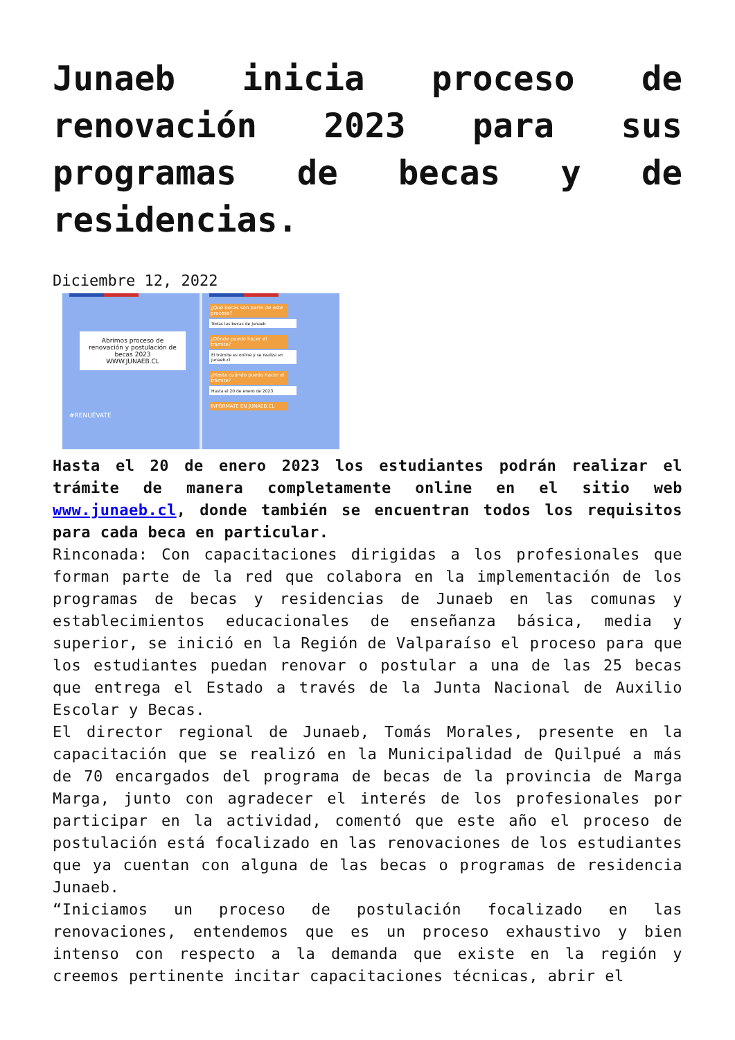Junaeb inicia proceso de renovación 2023 para sus programas de becas y de residencias.
Diciembre 12, 2022
Abrimos proceso de renovación y postulación de becas 2023
WWW.JUNAEB.CL
#RENUÉVATE
¿Qué becas son parte de este proceso?
Todas las becas de Junaeb
¿Dónde puedo hacer el trámite?
El trámite es online y se realiza en junaeb.cl
¿Hasta cuándo puedo hacer el trámite?
Hasta el 20 de enero de 2023
INFÓRMATE EN JUNAEB.CL
Hasta el 20 de enero 2023 los estudiantes podrán realizar el trámite de manera completamente online en el sitio web www.junaeb.cl, donde también se encuentran todos los requisitos para cada beca en particular.
Rinconada: Con capacitaciones dirigidas a los profesionales que forman parte de la red que colabora en la implementación de los programas de becas y residencias de Junaeb en las comunas y establecimientos educacionales de enseñanza básica, media y superior, se inició en la Región de Valparaíso el proceso para que los estudiantes puedan renovar o postular a una de las 25 becas que entrega el Estado a través de la Junta Nacional de Auxilio Escolar y Becas.
El director regional de Junaeb, Tomás Morales, presente en la capacitación que se realizó en la Municipalidad de Quilpué a más de 70 encargados del programa de becas de la provincia de Marga Marga, junto con agradecer el interés de los profesionales por participar en la actividad, comentó que este año el proceso de postulación está focalizado en las renovaciones de los estudiantes que ya cuentan con alguna de las becas o programas de residencia Junaeb.
“Iniciamos un proceso de postulación focalizado en las renovaciones, entendemos que es un proceso exhaustivo y bien intenso con respecto a la demanda que existe en la región y creemos pertinente incitar capacitaciones técnicas, abrir el